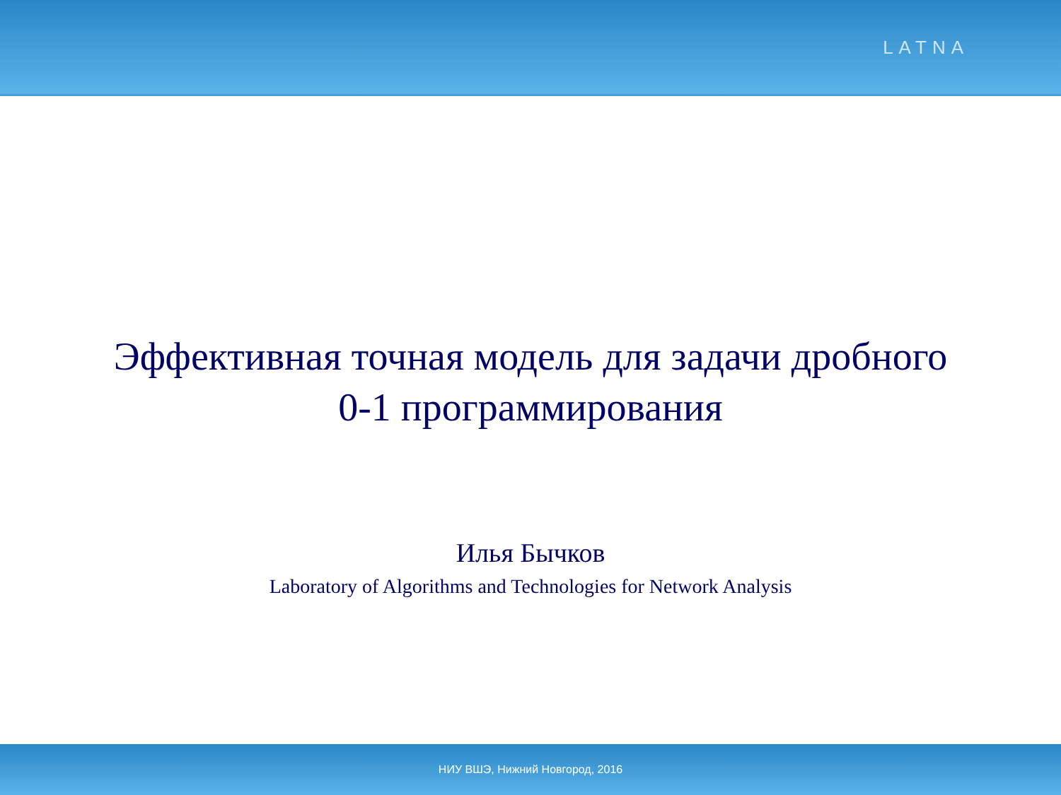LATNA
Эффективная точная модель для задачи дробного
0-1 программирования
Илья Бычков
Laboratory of Algorithms and Technologies for Network Analysis
НИУ ВШЭ, Нижний Новгород, 2016